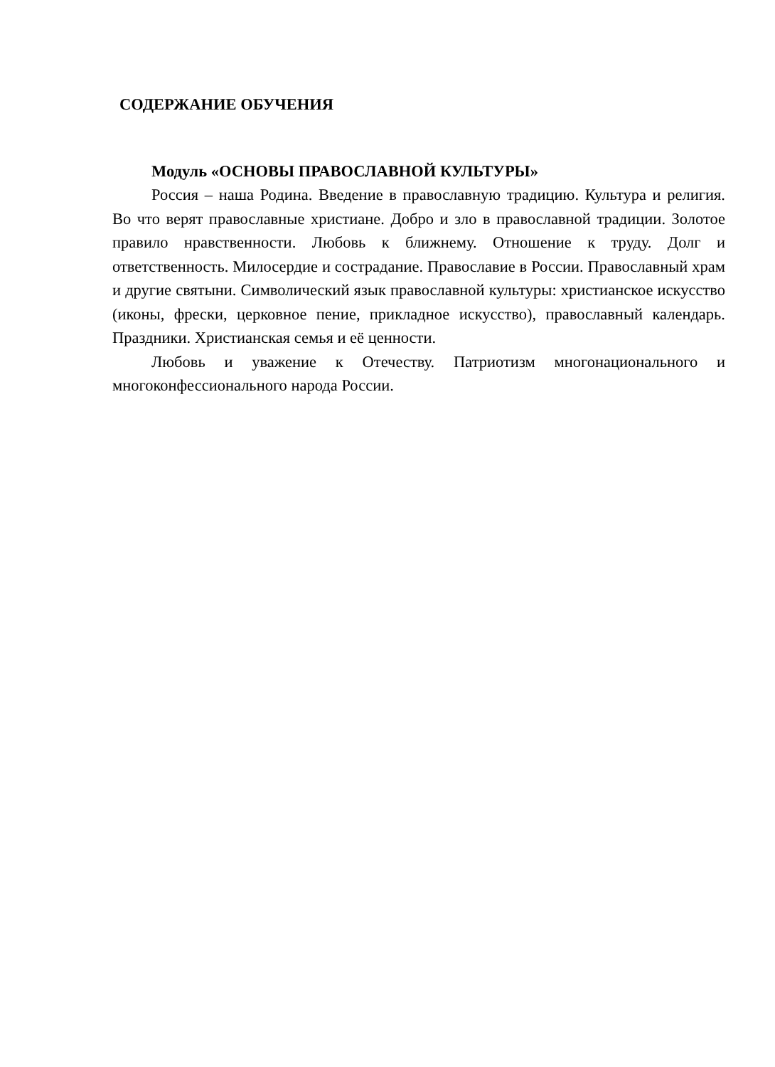СОДЕРЖАНИЕ ОБУЧЕНИЯ
Модуль «ОСНОВЫ ПРАВОСЛАВНОЙ КУЛЬТУРЫ»
Россия – наша Родина. Введение в православную традицию. Культура и религия. Во что верят православные христиане. Добро и зло в православной традиции. Золотое правило нравственности. Любовь к ближнему. Отношение к труду. Долг и ответственность. Милосердие и сострадание. Православие в России. Православный храм и другие святыни. Символический язык православной культуры: христианское искусство (иконы, фрески, церковное пение, прикладное искусство), православный календарь. Праздники. Христианская семья и её ценности.
Любовь и уважение к Отечеству. Патриотизм многонационального и многоконфессионального народа России.